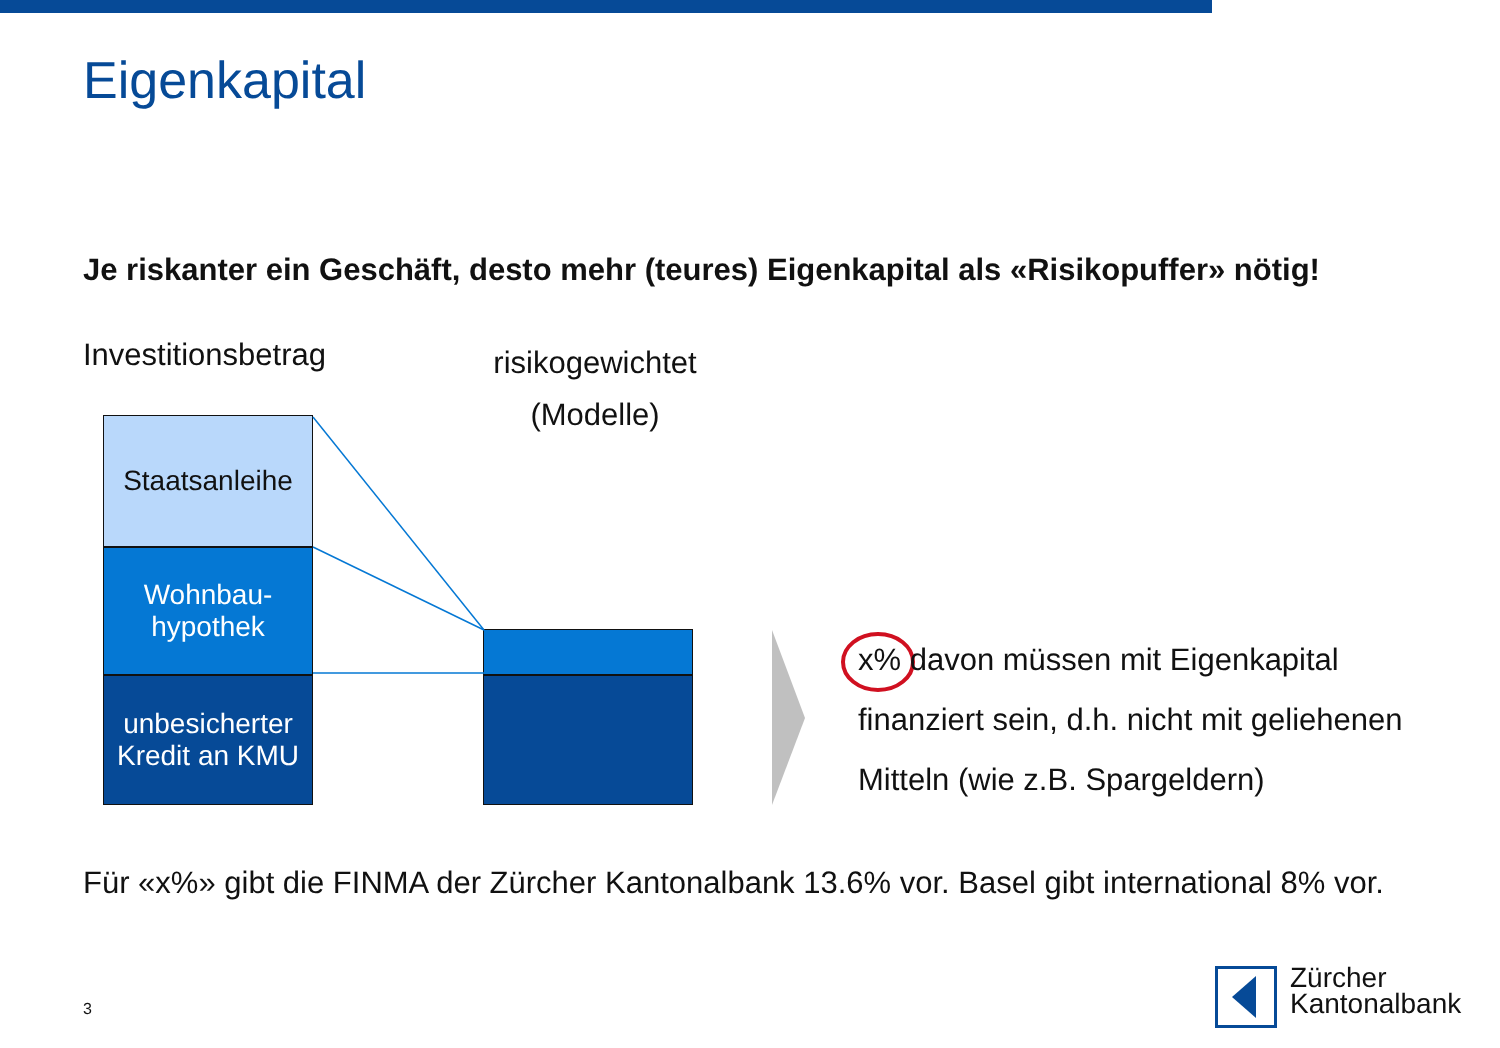Eigenkapital
Je riskanter ein Geschäft, desto mehr (teures) Eigenkapital als «Risikopuffer» nötig!
Investitionsbetrag
risikogewichtet (Modelle)
Staatsanleihe
Wohnbau-
hypothek
unbesicherter
Kredit an KMU
x% davon müssen mit Eigenkapital finanziert sein, d.h. nicht mit geliehenen Mitteln (wie z.B. Spargeldern)
Für «x%» gibt die FINMA der Zürcher Kantonalbank 13.6% vor. Basel gibt international 8% vor.
3
Zürcher
Kantonalbank